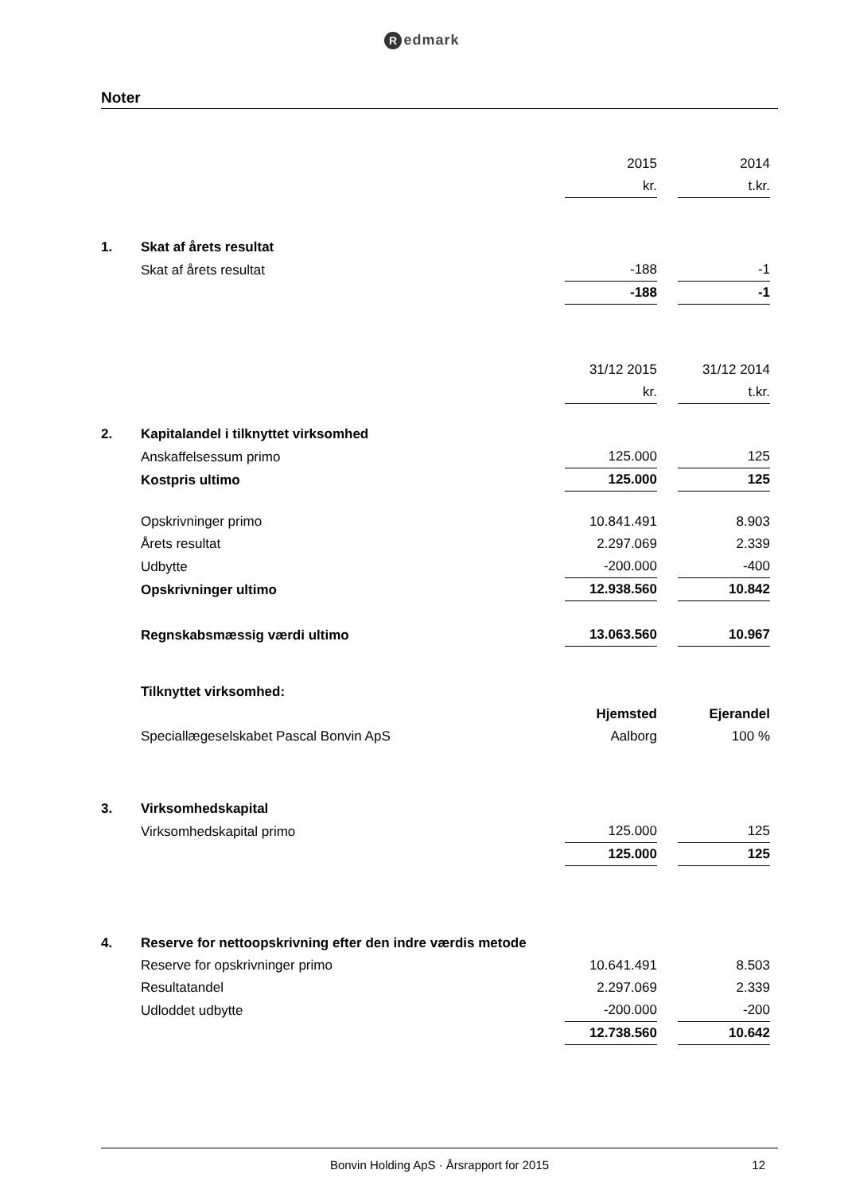Redmark
Noter
| | | 2015 | | 2014 |
| | | kr. | | t.kr. |
| 1. | Skat af årets resultat | | | |
| | Skat af årets resultat | -188 | | -1 |
| | | -188 | | -1 |
| | | 31/12 2015 | | 31/12 2014 |
| | | kr. | | t.kr. |
| 2. | Kapitalandel i tilknyttet virksomhed | | | |
| | Anskaffelsessum primo | 125.000 | | 125 |
| | Kostpris ultimo | 125.000 | | 125 |
| | Opskrivninger primo | 10.841.491 | | 8.903 |
| | Årets resultat | 2.297.069 | | 2.339 |
| | Udbytte | -200.000 | | -400 |
| | Opskrivninger ultimo | 12.938.560 | | 10.842 |
| | Regnskabsmæssig værdi ultimo | 13.063.560 | | 10.967 |
| | Tilknyttet virksomhed: | | | |
| | | Hjemsted | | Ejerandel |
| | Speciallægeselskabet Pascal Bonvin ApS | Aalborg | | 100 % |
| 3. | Virksomhedskapital | | | |
| | Virksomhedskapital primo | 125.000 | | 125 |
| | | 125.000 | | 125 |
| 4. | Reserve for nettoopskrivning efter den indre værdis metode | | | |
| | Reserve for opskrivninger primo | 10.641.491 | | 8.503 |
| | Resultatandel | 2.297.069 | | 2.339 |
| | Udloddet udbytte | -200.000 | | -200 |
| | | 12.738.560 | | 10.642 |
Bonvin Holding ApS · Årsrapport for 2015 12